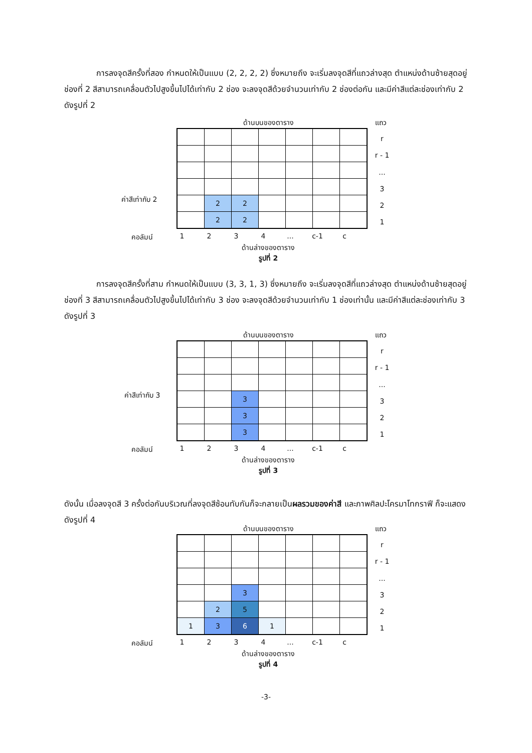การลงจุดสีครั้งที่สอง กำหนดให้เป็นแบบ (2, 2, 2, 2) ซึ่งหมายถึง จะเริ่มลงจุดสีที่แถวล่างสุด ตำแหน่งด้านซ้ายสุดอยู่ช่องที่ 2 สีสามารถเคลื่อนตัวไปสูงขึ้นไปได้เท่ากับ 2 ช่อง จะลงจุดสีด้วยจำนวนเท่ากับ 2 ช่องต่อกัน และมีค่าสีแต่ละช่องเท่ากับ 2 ดังรูปที่ 2
ด้านบนของตาราง
แถว
r
r - 1
...
3
2
1
ค่าสีเท่ากับ 2
| | 2 | 2 | | | | |
| | 2 | 2 | | | | |
คอลัมน์ 1234... c-1 c
ด้านล่างของตาราง
รูปที่ 2
การลงจุดสีครั้งที่สาม กำหนดให้เป็นแบบ (3, 3, 1, 3) ซึ่งหมายถึง จะเริ่มลงจุดสีที่แถวล่างสุด ตำแหน่งด้านซ้ายสุดอยู่ช่องที่ 3 สีสามารถเคลื่อนตัวไปสูงขึ้นไปได้เท่ากับ 3 ช่อง จะลงจุดสีด้วยจำนวนเท่ากับ 1 ช่องเท่านั้น และมีค่าสีแต่ละช่องเท่ากับ 3 ดังรูปที่ 3
ด้านบนของตาราง
แถว
r
r - 1
...
3
2
1
ค่าสีเท่ากับ 3
| | | 3 | | | | |
| | | 3 | | | | |
| | | 3 | | | | |
คอลัมน์ 1234... c-1 c
ด้านล่างของตาราง
รูปที่ 3
ดังนั้น เมื่อลงจุดสี 3 ครั้งต่อกันบริเวณที่ลงจุดสีซ้อนทับกันก็จะกลายเป็นผลรวมของค่าสี และภาพศิลปะโครมาโทกราฟี ก็จะแสดงดังรูปที่ 4
ด้านบนของตาราง
แถว
r
r - 1
...
3
2
1
| | | 3 | | | | |
| | 2 | 5 | | | | |
| 1 | 3 | 6 | 1 | | | |
คอลัมน์ 1234... c-1 c
ด้านล่างของตาราง
รูปที่ 4
-3-